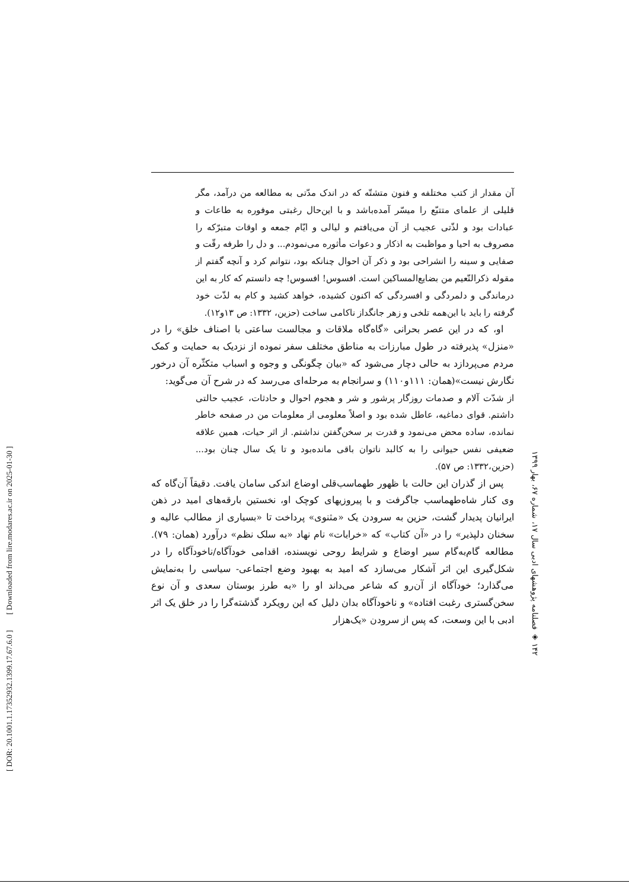[ DOR: 20.1001.1.17352932.1399.17.67.6.0 ] [ Downloaded from lire.modares.ac.ir on 2025-01-30 ]
آن مقدار از کتب مختلفه و فنون متشتّه که در اندک مدّتی به مطالعه من درآمد، مگر قلیلی از علمای متتبّع را میسّر آمده‌باشد و با این‌حال رغبتی موفوره به طاعات و عبادات بود و لذّتی عجیب از آن می‌یافتم و لیالی و ایّام جمعه و اوقات متبرّکه را مصروف به احیا و مواظبت به اذکار و دعوات مأثوره می‌نمودم... و دل را طرفه رقّت و صفایی و سینه را انشراحی بود و ذکر آن احوال چنانکه بود، نتوانم کرد و آنچه گفتم از مقوله ذکرالنّعیم من بضایع‌المساکین است. افسوس! افسوس! چه دانستم که کار به این درماندگی و دلمردگی و افسردگی که اکنون کشیده، خواهد کشید و کام به لذّت خود گرفته را باید با این‌همه تلخی و زهر جانگداز ناکامی ساخت (حزین، ۱۳۳۲: ص ۱۳و۱۲).
او، که در این عصر بحرانی «گاه‌گاه ملاقات و مجالست ساعتی با اصناف خلق» را در «منزل» پذیرفته در طول مبارزات به مناطق مختلف سفر نموده از نزدیک به حمایت و کمک مردم می‌پردازد به حالی دچار می‌شود که «بیان چگونگی و وجوه و اسباب متکثّره آن درخور نگارش نیست»(همان: ۱۱۱و۱۱۰) و سرانجام به مرحله‌ای می‌رسد که در شرح آن می‌گوید:
از شدّت آلام و صدمات روزگار پرشور و شر و هجوم احوال و حادثات، عجیب حالتی داشتم. قوای دماغیه، عاطل شده بود و اصلاً معلومی از معلومات من در صفحه خاطر نمانده، ساده محض می‌نمود و قدرت بر سخن‌گفتن نداشتم. از اثر حیات، همین علاقه ضعیفی نفس حیوانی را به کالبد ناتوان باقی مانده‌بود و تا یک سال چنان بود... (حزین،۱۳۳۲: ص ۵۷).
پس از گذران این حالت با ظهور طهماسب‌قلی اوضاع اندکی سامان یافت. دقیقاً آن‌گاه که وی کنار شاه‌طهماسب جاگرفت و با پیروزیهای کوچک او، نخستین بارقه‌های امید در ذهن ایرانیان پدیدار گشت، حزین به سرودن یک «مثنوی» پرداخت تا «بسیاری از مطالب عالیه و سخنان دلپذیر» را در «آن کتاب» که «خرابات» نام نهاد «به سلک نظم» درآورد (همان: ۷۹). مطالعه گام‌به‌گام سیر اوضاع و شرایط روحی نویسنده، اقدامی خودآگاه/ناخودآگاه را در شکل‌گیری این اثر آشکار می‌سازد که امید به بهبود وضع اجتماعی- سیاسی را به‌نمایش می‌گذارد؛ خودآگاه از آن‌رو که شاعر می‌داند او را «به طرز بوستان سعدی و آن نوع سخن‌گستری رغبت افتاده» و ناخودآگاه بدان دلیل که این رویکرد گذشته‌گرا را در خلق یک اثر ادبی با این وسعت، که پس از سرودن «یک‌هزار
۱۴۲ ◈ فصلنامه پژوهشهای ادبی سال ۱۷، شماره ۶۷، بهار ۱۳۹۹